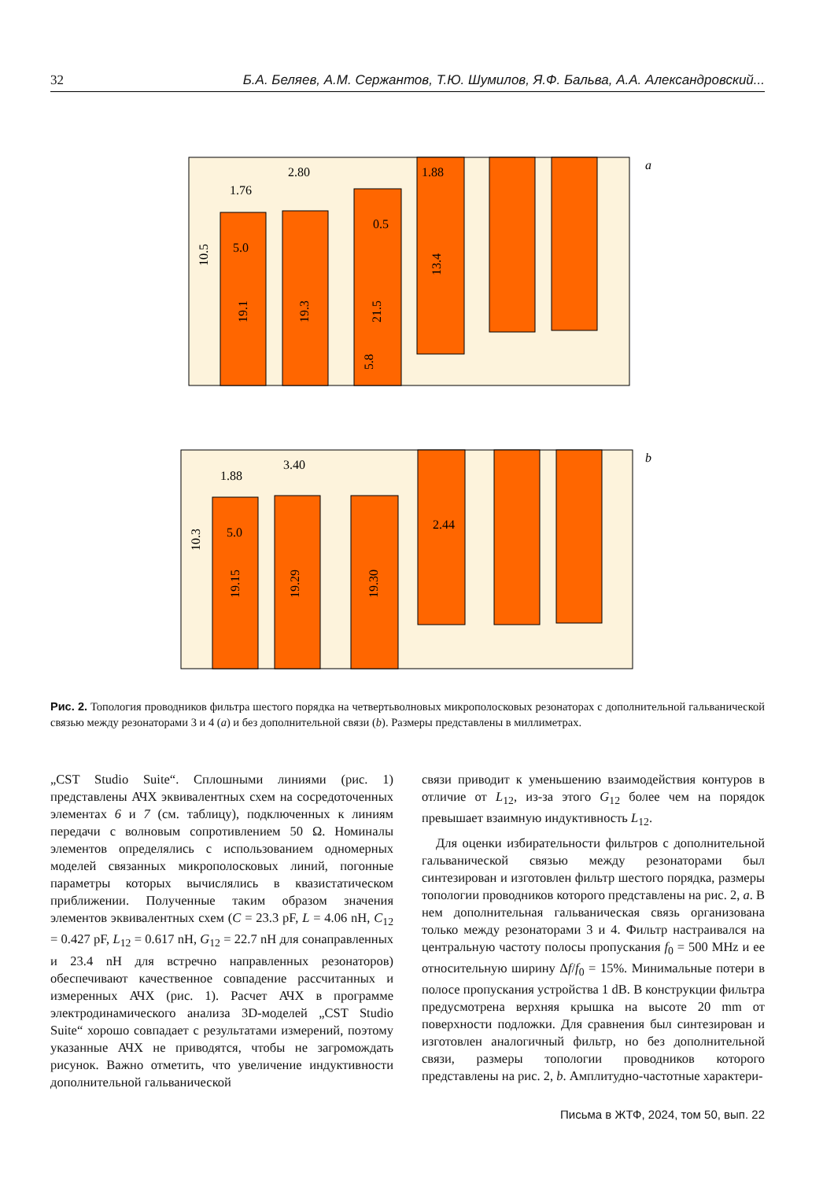32 Б.А. Беляев, А.М. Сержантов, Т.Ю. Шумилов, Я.Ф. Бальва, А.А. Александровский...
a
1.76
2.80
1.88
0.5
5.0
10.5
19.1
19.3
21.5
13.4
5.8
b
1.88
3.40
2.44
5.0
10.3
19.15
19.29
19.30
Рис. 2. Топология проводников фильтра шестого порядка на четвертьволновых микрополосковых резонаторах с дополнительной гальванической связью между резонаторами 3 и 4 (a) и без дополнительной связи (b). Размеры представлены в миллиметрах.
„CST Studio Suite“. Сплошными линиями (рис. 1) представлены АЧХ эквивалентных схем на сосредоточенных элементах 6 и 7 (см. таблицу), подключенных к линиям передачи с волновым сопротивлением 50 Ω. Номиналы элементов определялись с использованием одномерных моделей связанных микрополосковых линий, погонные параметры которых вычислялись в квазистатическом приближении. Полученные таким образом значения элементов эквивалентных схем (C = 23.3 pF, L = 4.06 nH, C<sub>12</sub> = 0.427 pF, L<sub>12</sub> = 0.617 nH, G<sub>12</sub> = 22.7 nH для сонаправленных и 23.4 nH для встречно направленных резонаторов) обеспечивают качественное совпадение рассчитанных и измеренных АЧХ (рис. 1). Расчет АЧХ в программе электродинамического анализа 3D-моделей „CST Studio Suite“ хорошо совпадает с результатами измерений, поэтому указанные АЧХ не приводятся, чтобы не загромождать рисунок. Важно отметить, что увеличение индуктивности дополнительной гальванической
связи приводит к уменьшению взаимодействия контуров в отличие от L<sub>12</sub>, из-за этого G<sub>12</sub> более чем на порядок превышает взаимную индуктивность L<sub>12</sub>.
Для оценки избирательности фильтров с дополнительной гальванической связью между резонаторами был синтезирован и изготовлен фильтр шестого порядка, размеры топологии проводников которого представлены на рис. 2, a. В нем дополнительная гальваническая связь организована только между резонаторами 3 и 4. Фильтр настраивался на центральную частоту полосы пропускания f<sub>0</sub> = 500 MHz и ее относительную ширину Δf/f<sub>0</sub> = 15%. Минимальные потери в полосе пропускания устройства 1 dB. В конструкции фильтра предусмотрена верхняя крышка на высоте 20 mm от поверхности подложки. Для сравнения был синтезирован и изготовлен аналогичный фильтр, но без дополнительной связи, размеры топологии проводников которого представлены на рис. 2, b. Амплитудно-частотные характери-
Письма в ЖТФ, 2024, том 50, вып. 22